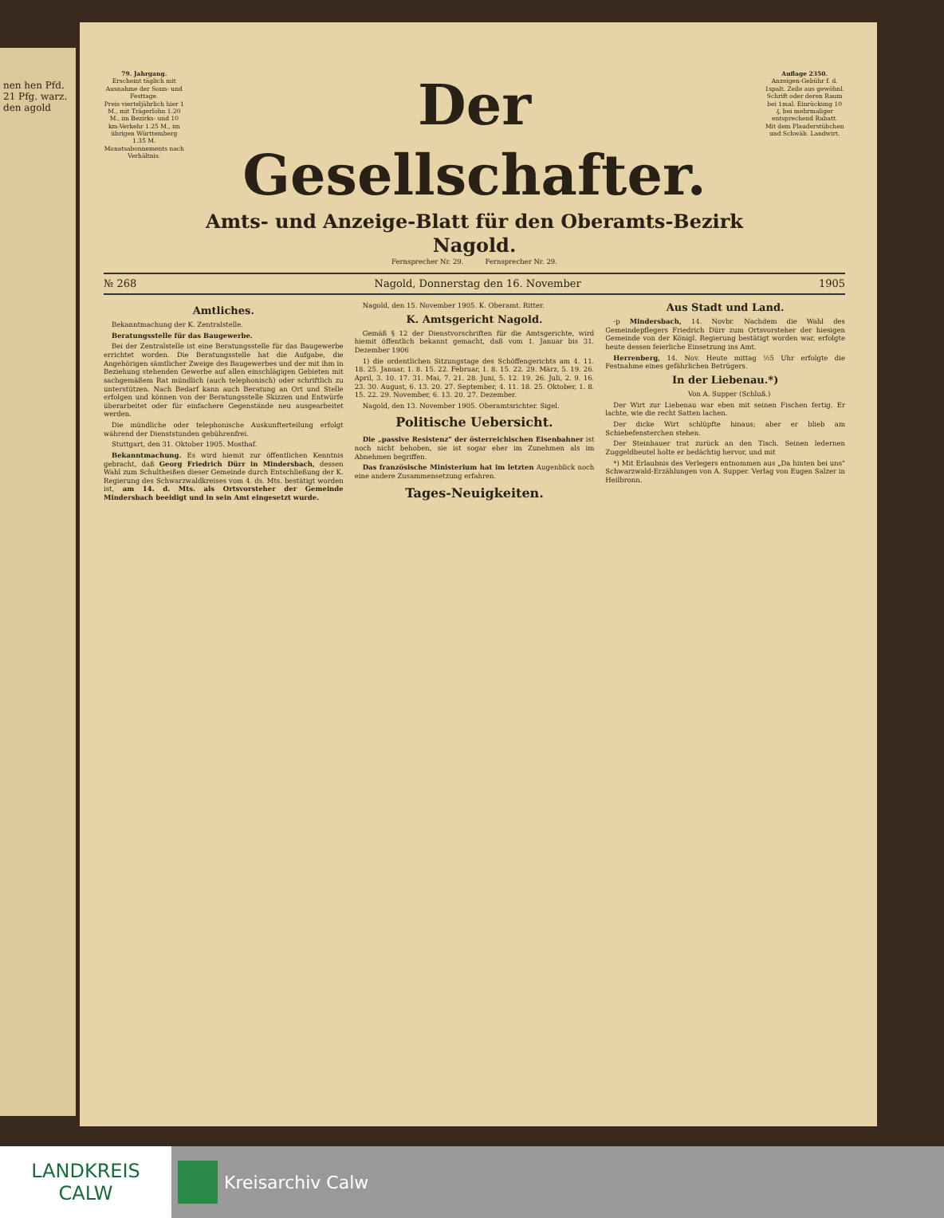nen hen Pfd. 21 Pfg. warz. den agold
79. Jahrgang.
Erscheint täglich mit Ausnahme der Sonn- und Festtage.
Preis vierteljährlich hier 1 M., mit Trägerlohn 1.20 M., im Bezirks- und 10 km-Verkehr 1.25 M., im übrigen Württemberg 1.35 M. Monatsabonnements nach Verhältnis.
Der Gesellschafter.
Amts- und Anzeige-Blatt für den Oberamts-Bezirk Nagold.
Fernsprecher Nr. 29. Fernsprecher Nr. 29.
Auflage 2350.
Anzeigen-Gebühr f. d. 1spalt. Zeile aus gewöhnl. Schrift oder deren Raum bei 1mal. Einrückung 10 ₰, bei mehrmaliger entsprechend Rabatt.
Mit dem Plauderstübchen und Schwäb. Landwirt.
№ 268 Nagold, Donnerstag den 16. November 1905
Amtliches.
Bekanntmachung der K. Zentralstelle.
Beratungsstelle für das Baugewerbe.
Bei der Zentralstelle ist eine Beratungsstelle für das Baugewerbe errichtet worden. Die Beratungsstelle hat die Aufgabe, die Angehörigen sämtlicher Zweige des Baugewerbes und der mit ihm in Beziehung stehenden Gewerbe auf allen einschlägigen Gebieten mit sachgemäßem Rat mündlich (auch telephonisch) oder schriftlich zu unterstützen. Nach Bedarf kann auch Beratung an Ort und Stelle erfolgen und können von der Beratungsstelle Skizzen und Entwürfe überarbeitet oder für einfachere Gegenstände neu ausgearbeitet werden.
Die mündliche oder telephonische Auskunfterteilung erfolgt während der Dienststunden gebührenfrei.
Stuttgart, den 31. Oktober 1905. Mosthaf.
Bekanntmachung. Es wird hiemit zur öffentlichen Kenntnis gebracht, daß Georg Friedrich Dürr in Mindersbach, dessen Wahl zum Schultheißen dieser Gemeinde durch Entschließung der K. Regierung des Schwarzwaldkreises vom 4. ds. Mts. bestätigt worden ist, am 14. d. Mts. als Ortsvorsteher der Gemeinde Mindersbach beeidigt und in sein Amt eingesetzt wurde.
Nagold, den 15. November 1905. K. Oberamt. Ritter.
K. Amtsgericht Nagold.
Gemäß § 12 der Dienstvorschriften für die Amtsgerichte, wird hiemit öffentlich bekannt gemacht, daß vom 1. Januar bis 31. Dezember 1906
1) die ordentlichen Sitzungstage des Schöffengerichts am 4. 11. 18. 25. Januar, 1. 8. 15. 22. Februar, 1. 8. 15. 22. 29. März, 5. 19. 26. April, 3. 10. 17. 31. Mai, 7. 21. 28. Juni, 5. 12. 19. 26. Juli, 2. 9. 16. 23. 30. August, 6. 13. 20. 27. September, 4. 11. 18. 25. Oktober, 1. 8. 15. 22. 29. November, 6. 13. 20. 27. Dezember.
Nagold, den 13. November 1905. Oberamtsrichter. Sigel.
Politische Uebersicht.
Die „passive Resistenz" der österreichischen Eisenbahner ist noch nicht behoben, sie ist sogar eher im Zunehmen als im Abnehmen begriffen.
Das französische Ministerium hat im letzten Augenblick noch eine andere Zusammensetzung erfahren.
Tages-Neuigkeiten.
Aus Stadt und Land.
-p Mindersbach, 14. Novbr. Nachdem die Wahl des Gemeindepflegers Friedrich Dürr zum Ortsvorsteher der hiesigen Gemeinde von der Königl. Regierung bestätigt worden war, erfolgte heute dessen feierliche Einsetzung ins Amt.
Herrenberg, 14. Nov. Heute mittag ½5 Uhr erfolgte die Festnahme eines gefährlichen Betrügers.
In der Liebenau.*)
Von A. Supper (Schluß.)
Der Wirt zur Liebenau war eben mit seinen Fischen fertig. Er lachte, wie die recht Satten lachen.
Der dicke Wirt schlüpfte hinaus; aber er blieb am Schiebefensterchen stehen.
Der Steinhauer trat zurück an den Tisch. Seinen ledernen Zuggeldbeutel holte er bedächtig hervor, und mit
*) Mit Erlaubnis des Verlegers entnommen aus „Da hinten bei uns" Schwarzwald-Erzählungen von A. Supper. Verlag von Eugen Salzer in Heilbronn.
LANDKREIS
CALW
Kreisarchiv Calw